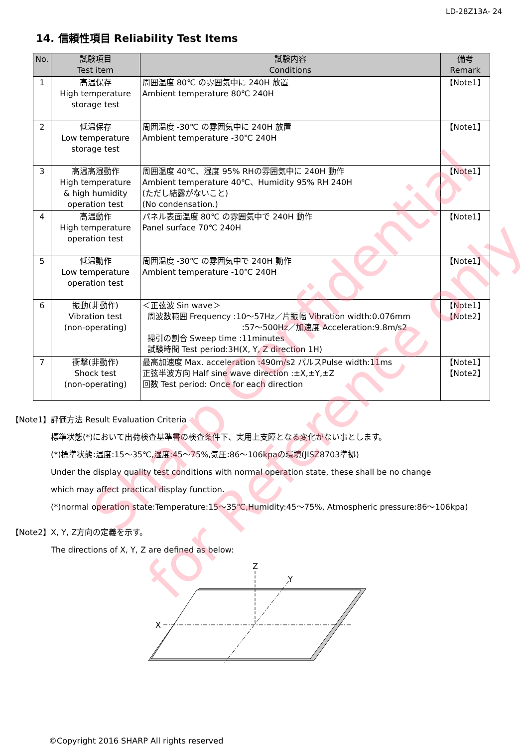LD-28Z13A- 24
14. 信頼性項目 Reliability Test Items
| No. | 試験項目 Test item | 試験内容 Conditions | 備考 Remark |
| --- | --- | --- | --- |
| 1 | 高温保存 High temperature storage test | 周囲温度 80℃ の雰囲気中に 240H 放置 Ambient temperature 80℃ 240H | 【Note1】 |
| 2 | 低温保存 Low temperature storage test | 周囲温度 -30℃ の雰囲気中に 240H 放置 Ambient temperature -30℃ 240H | 【Note1】 |
| 3 | 高温高湿動作 High temperature & high humidity operation test | 周囲温度 40℃、湿度 95% RHの雰囲気中に 240H 動作 Ambient temperature 40℃、Humidity 95% RH 240H (ただし結露がないこと) (No condensation.) | 【Note1】 |
| 4 | 高温動作 High temperature operation test | パネル表面温度 80℃ の雰囲気中で 240H 動作 Panel surface 70℃ 240H | 【Note1】 |
| 5 | 低温動作 Low temperature operation test | 周囲温度 -30℃ の雰囲気中で 240H 動作 Ambient temperature -10℃ 240H | 【Note1】 |
| 6 | 振動(非動作) Vibration test (non-operating) | ＜正弦波 Sin wave＞ 周波数範囲 Frequency :10～57Hz／片振幅 Vibration width:0.076mm :57～500Hz／加速度 Acceleration:9.8m/s2 掃引の割合 Sweep time :11minutes 試験時間 Test period:3H(X, Y, Z direction 1H) | 【Note1】 【Note2】 |
| 7 | 衝撃(非動作) Shock test (non-operating) | 最高加速度 Max. acceleration :490m/s2 パルスPulse width:11ms 正弦半波方向 Half sine wave direction :±X,±Y,±Z 回数 Test period: Once for each direction | 【Note1】 【Note2】 |
【Note1】評価方法 Result Evaluation Criteria
標準状態(*)において出荷検査基準書の検査条件下、実用上支障となる変化がない事とします。
(*)標準状態:温度:15～35℃,湿度:45～75%,気圧:86～106kpaの環境(JISZ8703準拠)
Under the display quality test conditions with normal operation state, these shall be no change
which may affect practical display function.
(*)normal operation state:Temperature:15～35℃,Humidity:45～75%, Atmospheric pressure:86～106kpa)
【Note2】X, Y, Z方向の定義を示す。
The directions of X, Y, Z are defined as below:
Z
Y
X
Sharp Confidential
for Reference only
©Copyright 2016 SHARP All rights reserved